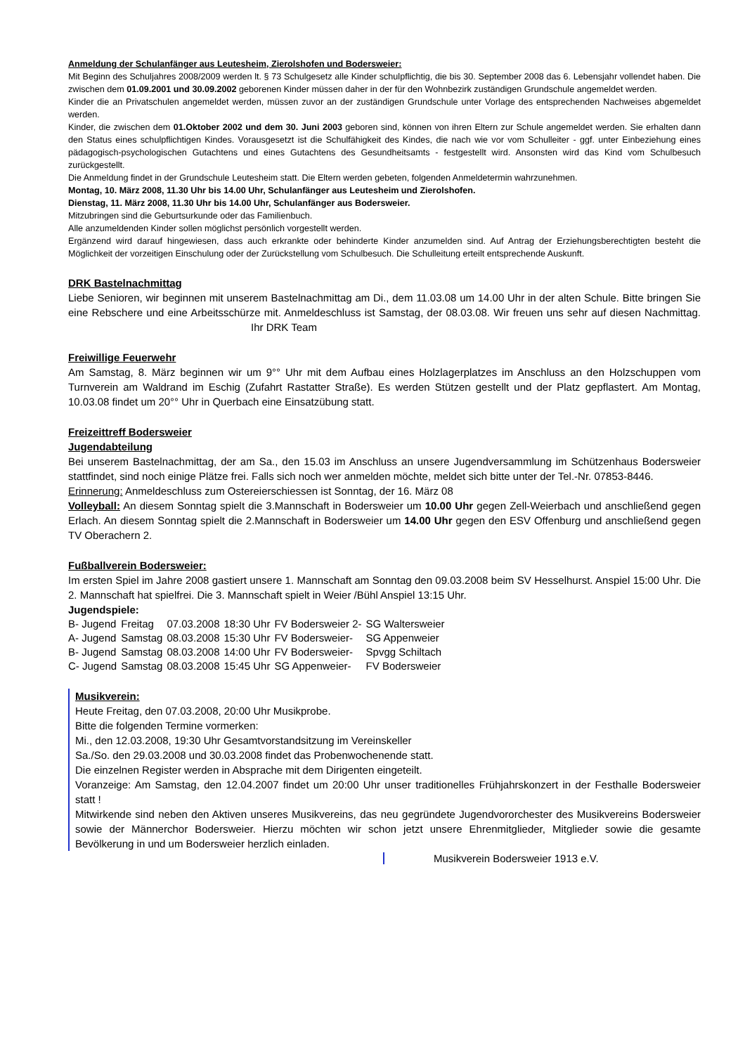Anmeldung der Schulanfänger aus Leutesheim, Zierolshofen und Bodersweier:
Mit Beginn des Schuljahres 2008/2009 werden lt. § 73 Schulgesetz alle Kinder schulpflichtig, die bis 30. September 2008 das 6. Lebensjahr vollendet haben. Die zwischen dem 01.09.2001 und 30.09.2002 geborenen Kinder müssen daher in der für den Wohnbezirk zuständigen Grundschule angemeldet werden.
Kinder die an Privatschulen angemeldet werden, müssen zuvor an der zuständigen Grundschule unter Vorlage des entsprechenden Nachweises abgemeldet werden.
Kinder, die zwischen dem 01.Oktober 2002 und dem 30. Juni 2003 geboren sind, können von ihren Eltern zur Schule angemeldet werden. Sie erhalten dann den Status eines schulpflichtigen Kindes. Vorausgesetzt ist die Schulfähigkeit des Kindes, die nach wie vor vom Schulleiter - ggf. unter Einbeziehung eines pädagogisch-psychologischen Gutachtens und eines Gutachtens des Gesundheitsamts - festgestellt wird. Ansonsten wird das Kind vom Schulbesuch zurückgestellt.
Die Anmeldung findet in der Grundschule Leutesheim statt. Die Eltern werden gebeten, folgenden Anmeldetermin wahrzunehmen.
Montag, 10. März 2008, 11.30 Uhr bis 14.00 Uhr, Schulanfänger aus Leutesheim und Zierolshofen.
Dienstag, 11. März 2008, 11.30 Uhr bis 14.00 Uhr, Schulanfänger aus Bodersweier.
Mitzubringen sind die Geburtsurkunde oder das Familienbuch.
Alle anzumeldenden Kinder sollen möglichst persönlich vorgestellt werden.
Ergänzend wird darauf hingewiesen, dass auch erkrankte oder behinderte Kinder anzumelden sind. Auf Antrag der Erziehungsberechtigten besteht die Möglichkeit der vorzeitigen Einschulung oder der Zurückstellung vom Schulbesuch. Die Schulleitung erteilt entsprechende Auskunft.
DRK Bastelnachmittag
Liebe Senioren, wir beginnen mit unserem Bastelnachmittag am Di., dem 11.03.08 um 14.00 Uhr in der alten Schule. Bitte bringen Sie eine Rebschere und eine Arbeitsschürze mit. Anmeldeschluss ist Samstag, der 08.03.08. Wir freuen uns sehr auf diesen Nachmittag. Ihr DRK Team
Freiwillige Feuerwehr
Am Samstag, 8. März beginnen wir um 9°° Uhr mit dem Aufbau eines Holzlagerplatzes im Anschluss an den Holzschuppen vom Turnverein am Waldrand im Eschig (Zufahrt Rastatter Straße). Es werden Stützen gestellt und der Platz gepflastert. Am Montag, 10.03.08 findet um 20°° Uhr in Querbach eine Einsatzübung statt.
Freizeittreff Bodersweier
Jugendabteilung
Bei unserem Bastelnachmittag, der am Sa., den 15.03 im Anschluss an unsere Jugendversammlung im Schützenhaus Bodersweier stattfindet, sind noch einige Plätze frei. Falls sich noch wer anmelden möchte, meldet sich bitte unter der Tel.-Nr. 07853-8446.
Erinnerung: Anmeldeschluss zum Ostereierschiessen ist Sonntag, der 16. März 08
Volleyball: An diesem Sonntag spielt die 3.Mannschaft in Bodersweier um 10.00 Uhr gegen Zell-Weierbach und anschließend gegen Erlach. An diesem Sonntag spielt die 2.Mannschaft in Bodersweier um 14.00 Uhr gegen den ESV Offenburg und anschließend gegen TV Oberachern 2.
Fußballverein Bodersweier:
Im ersten Spiel im Jahre 2008 gastiert unsere 1. Mannschaft am Sonntag den 09.03.2008 beim SV Hesselhurst. Anspiel 15:00 Uhr. Die 2. Mannschaft hat spielfrei. Die 3. Mannschaft spielt in Weier /Bühl Anspiel 13:15 Uhr.
Jugendspiele:
| B- Jugend | Freitag | 07.03.2008 | 18:30 Uhr | FV Bodersweier 2- | SG Waltersweier |
| A- Jugend | Samstag | 08.03.2008 | 15:30 Uhr | FV Bodersweier- | SG Appenweier |
| B- Jugend | Samstag | 08.03.2008 | 14:00 Uhr | FV Bodersweier- | Spvgg Schiltach |
| C- Jugend | Samstag | 08.03.2008 | 15:45 Uhr | SG Appenweier- | FV Bodersweier |
Musikverein:
Heute Freitag, den 07.03.2008, 20:00 Uhr Musikprobe.
Bitte die folgenden Termine vormerken:
Mi., den 12.03.2008, 19:30 Uhr Gesamtvorstandsitzung im Vereinskeller
Sa./So. den 29.03.2008 und 30.03.2008 findet das Probenwochenende statt.
Die einzelnen Register werden in Absprache mit dem Dirigenten eingeteilt.
Voranzeige: Am Samstag, den 12.04.2007 findet um 20:00 Uhr unser traditionelles Frühjahrskonzert in der Festhalle Bodersweier statt !
Mitwirkende sind neben den Aktiven unseres Musikvereins, das neu gegründete Jugendvororchester des Musikvereins Bodersweier sowie der Männerchor Bodersweier. Hierzu möchten wir schon jetzt unsere Ehrenmitglieder, Mitglieder sowie die gesamte Bevölkerung in und um Bodersweier herzlich einladen.
Musikverein Bodersweier 1913 e.V.